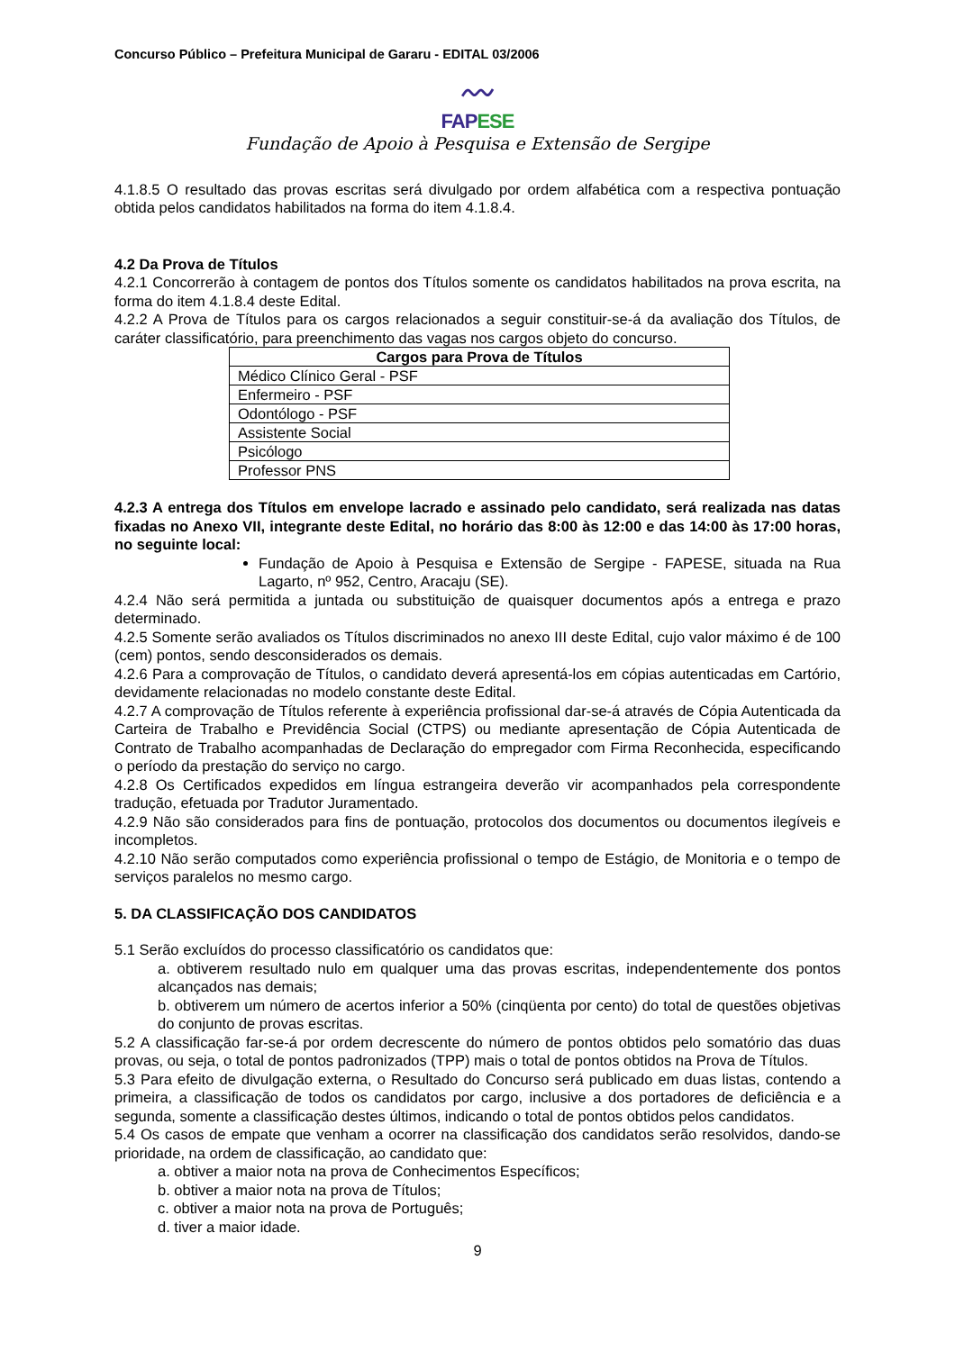Concurso Público – Prefeitura Municipal de Gararu - EDITAL 03/2006
〰
FAPESE
Fundação de Apoio à Pesquisa e Extensão de Sergipe
4.1.8.5 O resultado das provas escritas será divulgado por ordem alfabética com a respectiva pontuação obtida pelos candidatos habilitados na forma do item 4.1.8.4.
4.2 Da Prova de Títulos
4.2.1 Concorrerão à contagem de pontos dos Títulos somente os candidatos habilitados na prova escrita, na forma do item 4.1.8.4 deste Edital.
4.2.2 A Prova de Títulos para os cargos relacionados a seguir constituir-se-á da avaliação dos Títulos, de caráter classificatório, para preenchimento das vagas nos cargos objeto do concurso.
| Cargos para Prova de Títulos |
| --- |
| Médico Clínico Geral - PSF |
| Enfermeiro - PSF |
| Odontólogo - PSF |
| Assistente Social |
| Psicólogo |
| Professor PNS |
4.2.3 A entrega dos Títulos em envelope lacrado e assinado pelo candidato, será realizada nas datas fixadas no Anexo VII, integrante deste Edital, no horário das 8:00 às 12:00 e das 14:00 às 17:00 horas, no seguinte local:
Fundação de Apoio à Pesquisa e Extensão de Sergipe - FAPESE, situada na Rua Lagarto, nº 952, Centro, Aracaju (SE).
4.2.4 Não será permitida a juntada ou substituição de quaisquer documentos após a entrega e prazo determinado.
4.2.5 Somente serão avaliados os Títulos discriminados no anexo III deste Edital, cujo valor máximo é de 100 (cem) pontos, sendo desconsiderados os demais.
4.2.6 Para a comprovação de Títulos, o candidato deverá apresentá-los em cópias autenticadas em Cartório, devidamente relacionadas no modelo constante deste Edital.
4.2.7 A comprovação de Títulos referente à experiência profissional dar-se-á através de Cópia Autenticada da Carteira de Trabalho e Previdência Social (CTPS) ou mediante apresentação de Cópia Autenticada de Contrato de Trabalho acompanhadas de Declaração do empregador com Firma Reconhecida, especificando o período da prestação do serviço no cargo.
4.2.8 Os Certificados expedidos em língua estrangeira deverão vir acompanhados pela correspondente tradução, efetuada por Tradutor Juramentado.
4.2.9 Não são considerados para fins de pontuação, protocolos dos documentos ou documentos ilegíveis e incompletos.
4.2.10 Não serão computados como experiência profissional o tempo de Estágio, de Monitoria e o tempo de serviços paralelos no mesmo cargo.
5. DA CLASSIFICAÇÃO DOS CANDIDATOS
5.1 Serão excluídos do processo classificatório os candidatos que:
a. obtiverem resultado nulo em qualquer uma das provas escritas, independentemente dos pontos alcançados nas demais;
b. obtiverem um número de acertos inferior a 50% (cinqüenta por cento) do total de questões objetivas do conjunto de provas escritas.
5.2 A classificação far-se-á por ordem decrescente do número de pontos obtidos pelo somatório das duas provas, ou seja, o total de pontos padronizados (TPP) mais o total de pontos obtidos na Prova de Títulos.
5.3 Para efeito de divulgação externa, o Resultado do Concurso será publicado em duas listas, contendo a primeira, a classificação de todos os candidatos por cargo, inclusive a dos portadores de deficiência e a segunda, somente a classificação destes últimos, indicando o total de pontos obtidos pelos candidatos.
5.4 Os casos de empate que venham a ocorrer na classificação dos candidatos serão resolvidos, dando-se prioridade, na ordem de classificação, ao candidato que:
a. obtiver a maior nota na prova de Conhecimentos Específicos;
b. obtiver a maior nota na prova de Títulos;
c. obtiver a maior nota na prova de Português;
d. tiver a maior idade.
9